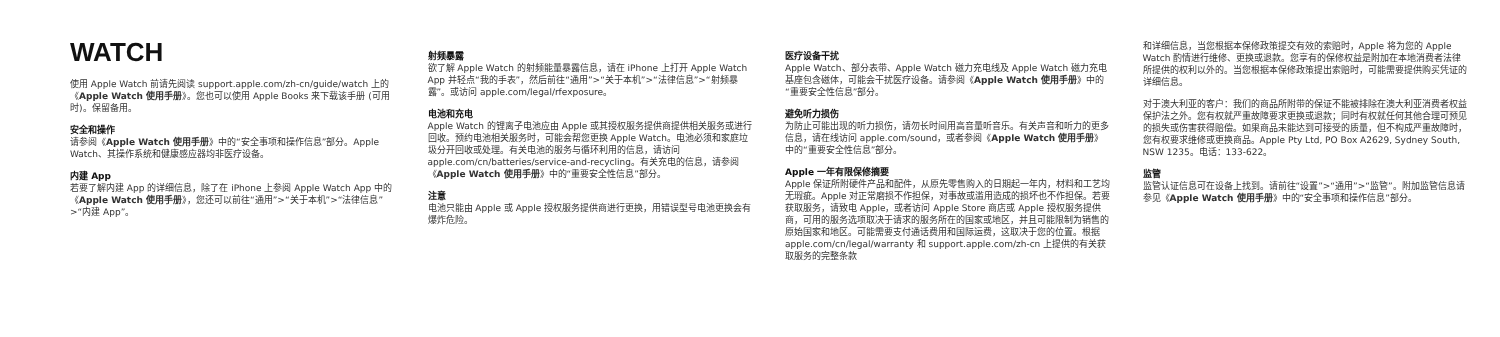WATCH
使用 Apple Watch 前请先阅读 support.apple.com/zh-cn/guide/watch 上的《Apple Watch 使用手册》。您也可以使用 Apple Books 来下载该手册 (可用时)。保留备用。
安全和操作
请参阅《Apple Watch 使用手册》中的“安全事项和操作信息”部分。Apple Watch、其操作系统和健康感应器均非医疗设备。
内建 App
若要了解内建 App 的详细信息，除了在 iPhone 上参阅 Apple Watch App 中的《Apple Watch 使用手册》，您还可以前往“通用”>“关于本机”>“法律信息”>“内建 App”。
射频暴露
欲了解 Apple Watch 的射频能量暴露信息，请在 iPhone 上打开 Apple Watch App 并轻点“我的手表”，然后前往“通用”>“关于本机”>“法律信息”>“射频暴露”。或访问 apple.com/legal/rfexposure。
电池和充电
Apple Watch 的锂离子电池应由 Apple 或其授权服务提供商提供相关服务或进行回收。预约电池相关服务时，可能会帮您更换 Apple Watch。电池必须和家庭垃圾分开回收或处理。有关电池的服务与循环利用的信息，请访问 apple.com/cn/batteries/service-and-recycling。有关充电的信息，请参阅《Apple Watch 使用手册》中的“重要安全性信息”部分。
注意
电池只能由 Apple 或 Apple 授权服务提供商进行更换，用错误型号电池更换会有爆炸危险。
医疗设备干扰
Apple Watch、部分表带、Apple Watch 磁力充电线及 Apple Watch 磁力充电基座包含磁体，可能会干扰医疗设备。请参阅《Apple Watch 使用手册》中的“重要安全性信息”部分。
避免听力损伤
为防止可能出现的听力损伤，请勿长时间用高音量听音乐。有关声音和听力的更多信息，请在线访问 apple.com/sound，或者参阅《Apple Watch 使用手册》中的“重要安全性信息”部分。
Apple 一年有限保修摘要
Apple 保证所附硬件产品和配件，从原先零售购入的日期起一年内，材料和工艺均无瑕疵。Apple 对正常磨损不作担保，对事故或滥用造成的损坏也不作担保。若要获取服务，请致电 Apple，或者访问 Apple Store 商店或 Apple 授权服务提供商，可用的服务选项取决于请求的服务所在的国家或地区，并且可能限制为销售的原始国家和地区。可能需要支付通话费用和国际运费，这取决于您的位置。根据 apple.com/cn/legal/warranty 和 support.apple.com/zh-cn 上提供的有关获取服务的完整条款
和详细信息，当您根据本保修政策提交有效的索赔时，Apple 将为您的 Apple Watch 酌情进行维修、更换或退款。您享有的保修权益是附加在本地消费者法律所提供的权利以外的。当您根据本保修政策提出索赔时，可能需要提供购买凭证的详细信息。
对于澳大利亚的客户：我们的商品所附带的保证不能被排除在澳大利亚消费者权益保护法之外。您有权就严重故障要求更换或退款；同时有权就任何其他合理可预见的损失或伤害获得赔偿。如果商品未能达到可接受的质量，但不构成严重故障时，您有权要求维修或更换商品。Apple Pty Ltd, PO Box A2629, Sydney South, NSW 1235。电话：133-622。
监管
监管认证信息可在设备上找到。请前往“设置”>“通用”>“监管”。附加监管信息请参见《Apple Watch 使用手册》中的“安全事项和操作信息”部分。